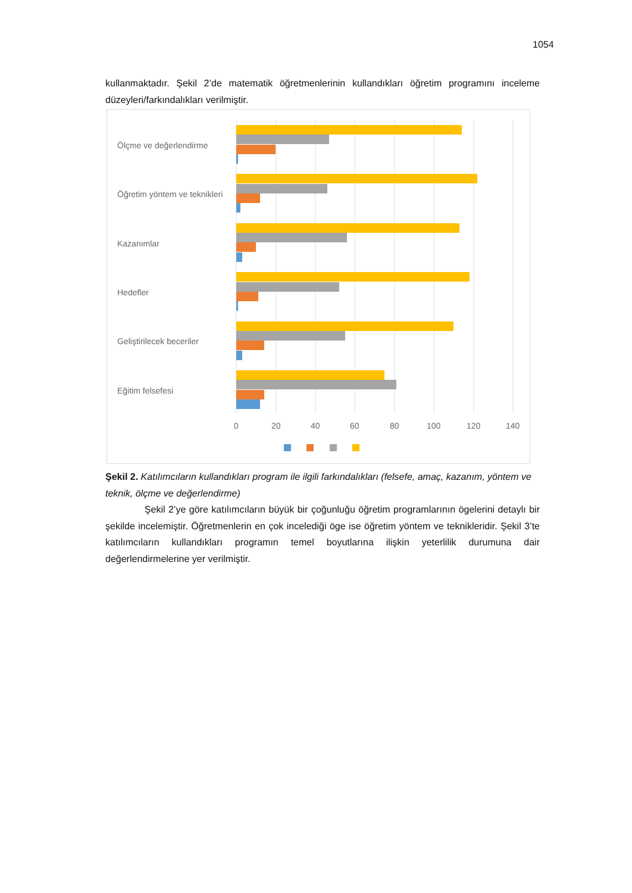1054
kullanmaktadır. Şekil 2’de matematik öğretmenlerinin kullandıkları öğretim programını inceleme düzeyleri/farkındalıkları verilmiştir.
Ölçme ve değerlendirme
Öğretim yöntem ve teknikleri
Kazanımlar
Hedefler
Geliştirilecek beceriler
Eğitim felsefesi
0
20
40
60
80
100
120
140
Şekil 2. Katılımcıların kullandıkları program ile ilgili farkındalıkları (felsefe, amaç, kazanım, yöntem ve teknik, ölçme ve değerlendirme)
Şekil 2’ye göre katılımcıların büyük bir çoğunluğu öğretim programlarının ögelerini detaylı bir şekilde incelemiştir. Öğretmenlerin en çok incelediği öge ise öğretim yöntem ve teknikleridir. Şekil 3’te katılımcıların kullandıkları programın temel boyutlarına ilişkin yeterlilik durumuna dair değerlendirmelerine yer verilmiştir.